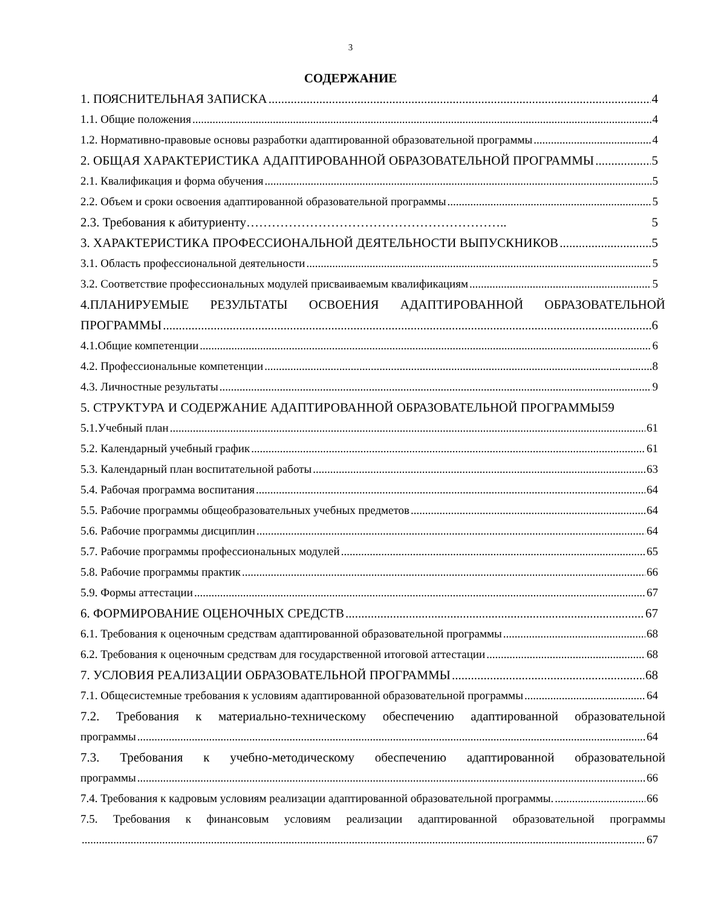3
СОДЕРЖАНИЕ
1. ПОЯСНИТЕЛЬНАЯ ЗАПИСКА 4
1.1. Общие положения 4
1.2. Нормативно-правовые основы разработки адаптированной образовательной программы 4
2. ОБЩАЯ ХАРАКТЕРИСТИКА АДАПТИРОВАННОЙ ОБРАЗОВАТЕЛЬНОЙ ПРОГРАММЫ 5
2.1. Квалификация и форма обучения 5
2.2. Объем и сроки освоения адаптированной образовательной программы 5
2.3. Требования к абитуриенту…………………………………………………….. 5
3. ХАРАКТЕРИСТИКА ПРОФЕССИОНАЛЬНОЙ ДЕЯТЕЛЬНОСТИ ВЫПУСКНИКОВ 5
3.1. Область профессиональной деятельности 5
3.2. Соответствие профессиональных модулей присваиваемым квалификациям 5
4.ПЛАНИРУЕМЫЕ РЕЗУЛЬТАТЫ ОСВОЕНИЯ АДАПТИРОВАННОЙ ОБРАЗОВАТЕЛЬНОЙ
ПРОГРАММЫ 6
4.1.Общие компетенции 6
4.2. Профессиональные компетенции 8
4.3. Личностные результаты 9
5. СТРУКТУРА И СОДЕРЖАНИЕ АДАПТИРОВАННОЙ ОБРАЗОВАТЕЛЬНОЙ ПРОГРАММЫ59
5.1.Учебный план 61
5.2. Календарный учебный график 61
5.3. Календарный план воспитательной работы 63
5.4. Рабочая программа воспитания 64
5.5. Рабочие программы общеобразовательных учебных предметов 64
5.6. Рабочие программы дисциплин 64
5.7. Рабочие программы профессиональных модулей 65
5.8. Рабочие программы практик 66
5.9. Формы аттестации 67
6. ФОРМИРОВАНИЕ ОЦЕНОЧНЫХ СРЕДСТВ 67
6.1. Требования к оценочным средствам адаптированной образовательной программы 68
6.2. Требования к оценочным средствам для государственной итоговой аттестации 68
7. УСЛОВИЯ РЕАЛИЗАЦИИ ОБРАЗОВАТЕЛЬНОЙ ПРОГРАММЫ 68
7.1. Общесистемные требования к условиям адаптированной образовательной программы 64
7.2. Требования к материально-техническому обеспечению адаптированной образовательной
программы 64
7.3. Требования к учебно-методическому обеспечению адаптированной образовательной
программы 66
7.4. Требования к кадровым условиям реализации адаптированной образовательной программы. 66
7.5. Требования к финансовым условиям реализации адаптированной образовательной программы
67